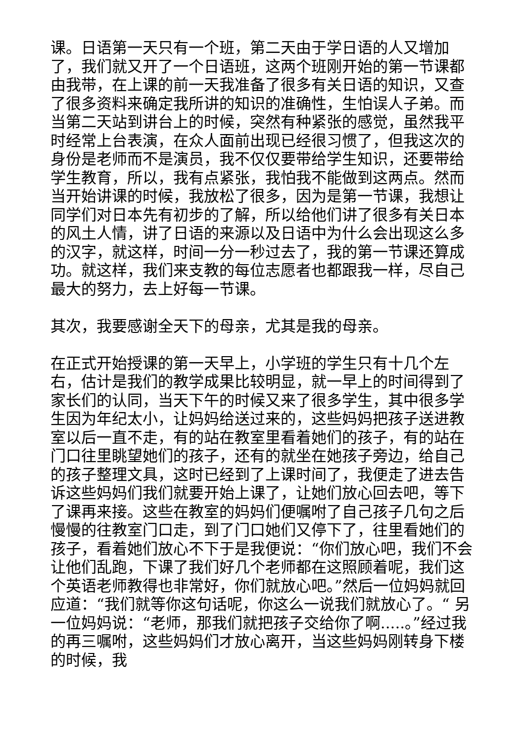课。日语第一天只有一个班，第二天由于学日语的人又增加了，我们就又开了一个日语班，这两个班刚开始的第一节课都由我带，在上课的前一天我准备了很多有关日语的知识，又查了很多资料来确定我所讲的知识的准确性，生怕误人子弟。而当第二天站到讲台上的时候，突然有种紧张的感觉，虽然我平时经常上台表演，在众人面前出现已经很习惯了，但我这次的身份是老师而不是演员，我不仅仅要带给学生知识，还要带给学生教育，所以，我有点紧张，我怕我不能做到这两点。然而当开始讲课的时候，我放松了很多，因为是第一节课，我想让同学们对日本先有初步的了解，所以给他们讲了很多有关日本的风土人情，讲了日语的来源以及日语中为什么会出现这么多的汉字，就这样，时间一分一秒过去了，我的第一节课还算成功。就这样，我们来支教的每位志愿者也都跟我一样，尽自己最大的努力，去上好每一节课。
其次，我要感谢全天下的母亲，尤其是我的母亲。
在正式开始授课的第一天早上，小学班的学生只有十几个左右，估计是我们的教学成果比较明显，就一早上的时间得到了家长们的认同，当天下午的时候又来了很多学生，其中很多学生因为年纪太小，让妈妈给送过来的，这些妈妈把孩子送进教室以后一直不走，有的站在教室里看着她们的孩子，有的站在门口往里眺望她们的孩子，还有的就坐在她孩子旁边，给自己的孩子整理文具，这时已经到了上课时间了，我便走了进去告诉这些妈妈们我们就要开始上课了，让她们放心回去吧，等下了课再来接。这些在教室的妈妈们便嘱咐了自己孩子几句之后慢慢的往教室门口走，到了门口她们又停下了，往里看她们的孩子，看着她们放心不下于是我便说：“你们放心吧，我们不会让他们乱跑，下课了我们好几个老师都在这照顾着呢，我们这个英语老师教得也非常好，你们就放心吧。”然后一位妈妈就回应道：“我们就等你这句话呢，你这么一说我们就放心了。“ 另一位妈妈说：“老师，那我们就把孩子交给你了啊.....。”经过我的再三嘱咐，这些妈妈们才放心离开，当这些妈妈刚转身下楼的时候，我